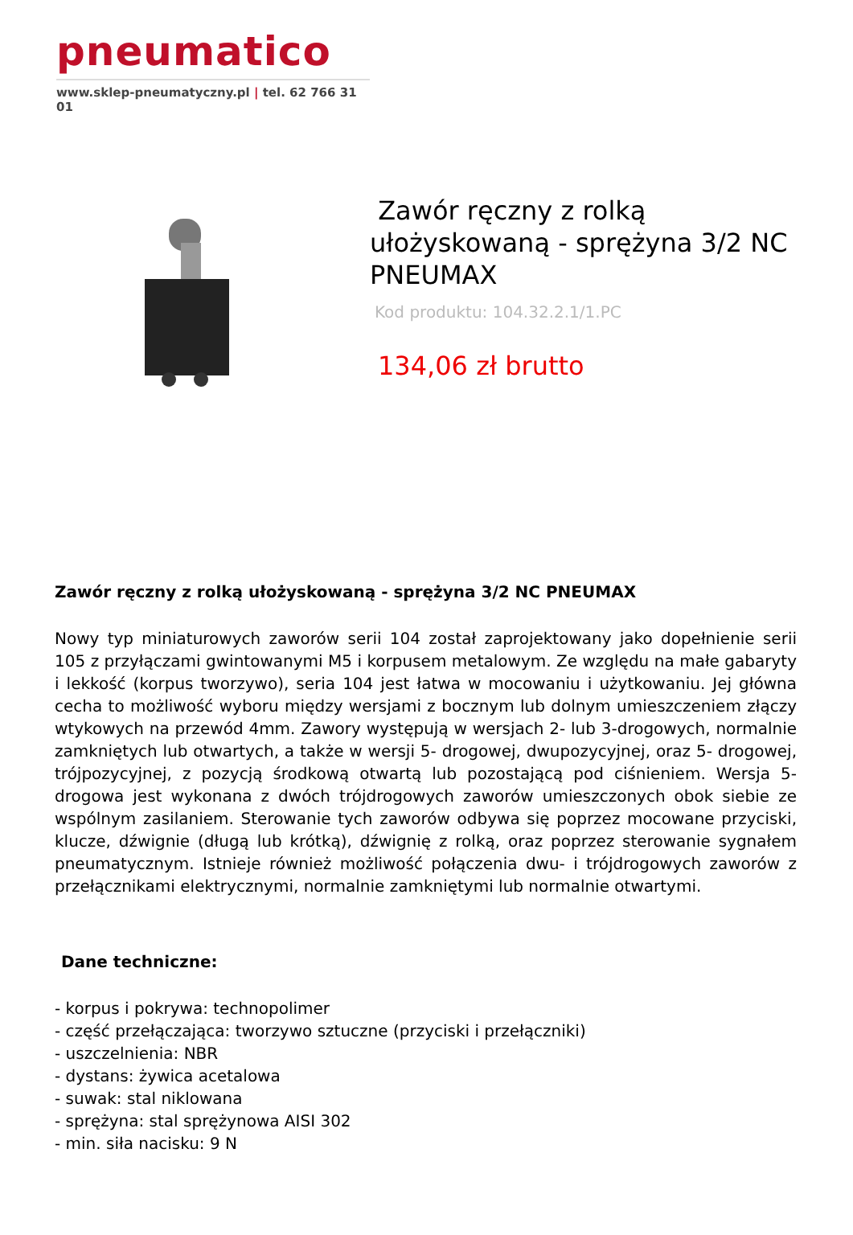pneumatico
www.sklep-pneumatyczny.pl | tel. 62 766 31 01
Zawór ręczny z rolką ułożyskowaną - sprężyna 3/2 NC PNEUMAX
Kod produktu: 104.32.2.1/1.PC
134,06 zł brutto
Zawór ręczny z rolką ułożyskowaną - sprężyna 3/2 NC PNEUMAX
Nowy typ miniaturowych zaworów serii 104 został zaprojektowany jako dopełnienie serii 105 z przyłączami gwintowanymi M5 i korpusem metalowym. Ze względu na małe gabaryty i lekkość (korpus tworzywo), seria 104 jest łatwa w mocowaniu i użytkowaniu. Jej główna cecha to możliwość wyboru między wersjami z bocznym lub dolnym umieszczeniem złączy wtykowych na przewód 4mm. Zawory występują w wersjach 2- lub 3-drogowych, normalnie zamkniętych lub otwartych, a także w wersji 5- drogowej, dwupozycyjnej, oraz 5- drogowej, trójpozycyjnej, z pozycją środkową otwartą lub pozostającą pod ciśnieniem. Wersja 5-drogowa jest wykonana z dwóch trójdrogowych zaworów umieszczonych obok siebie ze wspólnym zasilaniem. Sterowanie tych zaworów odbywa się poprzez mocowane przyciski, klucze, dźwignie (długą lub krótką), dźwignię z rolką, oraz poprzez sterowanie sygnałem pneumatycznym. Istnieje również możliwość połączenia dwu- i trójdrogowych zaworów z przełącznikami elektrycznymi, normalnie zamkniętymi lub normalnie otwartymi.
Dane techniczne:
- korpus i pokrywa: technopolimer
- część przełączająca: tworzywo sztuczne (przyciski i przełączniki)
- uszczelnienia: NBR
- dystans: żywica acetalowa
- suwak: stal niklowana
- sprężyna: stal sprężynowa AISI 302
- min. siła nacisku: 9 N